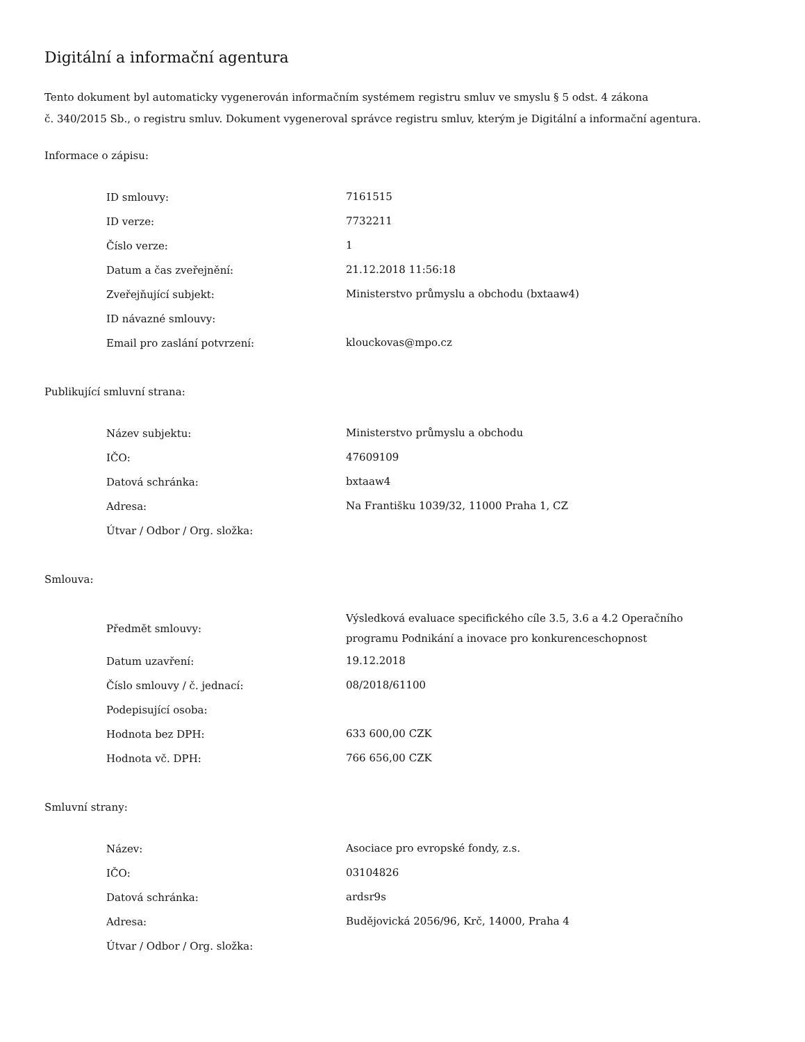Digitální a informační agentura
Tento dokument byl automaticky vygenerován informačním systémem registru smluv ve smyslu § 5 odst. 4 zákona
č. 340/2015 Sb., o registru smluv. Dokument vygeneroval správce registru smluv, kterým je Digitální a informační agentura.
Informace o zápisu:
| ID smlouvy: | 7161515 |
| ID verze: | 7732211 |
| Číslo verze: | 1 |
| Datum a čas zveřejnění: | 21.12.2018 11:56:18 |
| Zveřejňující subjekt: | Ministerstvo průmyslu a obchodu (bxtaaw4) |
| ID návazné smlouvy: | |
| Email pro zaslání potvrzení: | klouckovas@mpo.cz |
Publikující smluvní strana:
| Název subjektu: | Ministerstvo průmyslu a obchodu |
| IČO: | 47609109 |
| Datová schránka: | bxtaaw4 |
| Adresa: | Na Františku 1039/32, 11000 Praha 1, CZ |
| Útvar / Odbor / Org. složka: | |
Smlouva:
| Předmět smlouvy: | Výsledková evaluace specifického cíle 3.5, 3.6 a 4.2 Operačního programu Podnikání a inovace pro konkurenceschopnost |
| Datum uzavření: | 19.12.2018 |
| Číslo smlouvy / č. jednací: | 08/2018/61100 |
| Podepisující osoba: | |
| Hodnota bez DPH: | 633 600,00 CZK |
| Hodnota vč. DPH: | 766 656,00 CZK |
Smluvní strany:
| Název: | Asociace pro evropské fondy, z.s. |
| IČO: | 03104826 |
| Datová schránka: | ardsr9s |
| Adresa: | Budějovická 2056/96, Krč, 14000, Praha 4 |
| Útvar / Odbor / Org. složka: | |